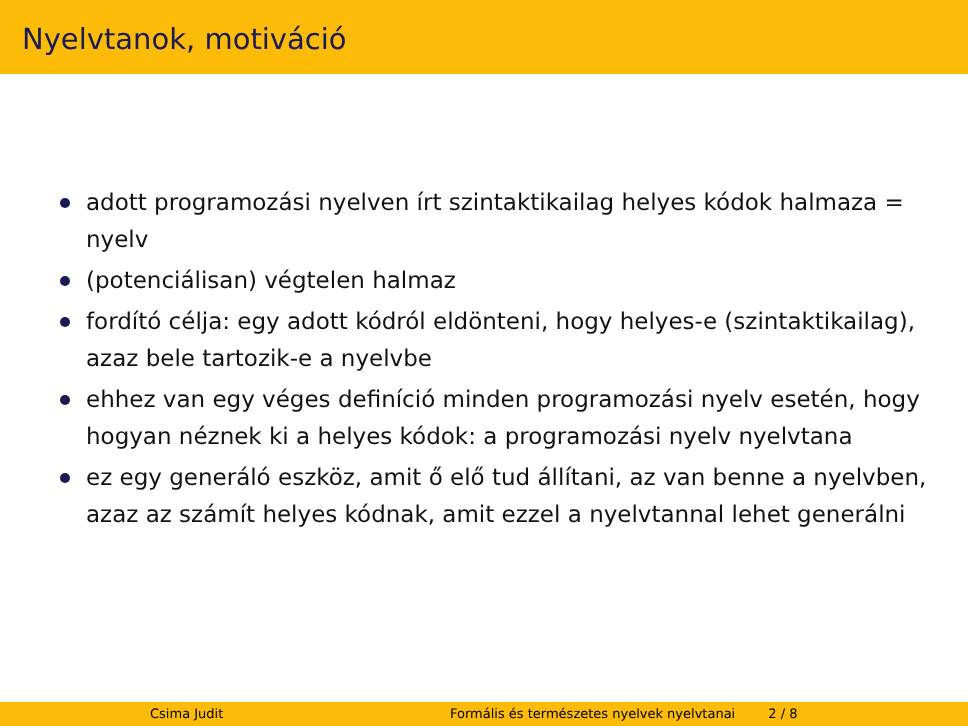Nyelvtanok, motiváció
adott programozási nyelven írt szintaktikailag helyes kódok halmaza = nyelv
(potenciálisan) végtelen halmaz
fordító célja: egy adott kódról eldönteni, hogy helyes-e (szintaktikailag), azaz bele tartozik-e a nyelvbe
ehhez van egy véges definíció minden programozási nyelv esetén, hogy hogyan néznek ki a helyes kódok: a programozási nyelv nyelvtana
ez egy generáló eszköz, amit ő elő tud állítani, az van benne a nyelvben, azaz az számít helyes kódnak, amit ezzel a nyelvtannal lehet generálni
Csima Judit Formális és természetes nyelvek nyelvtanai 2 / 8